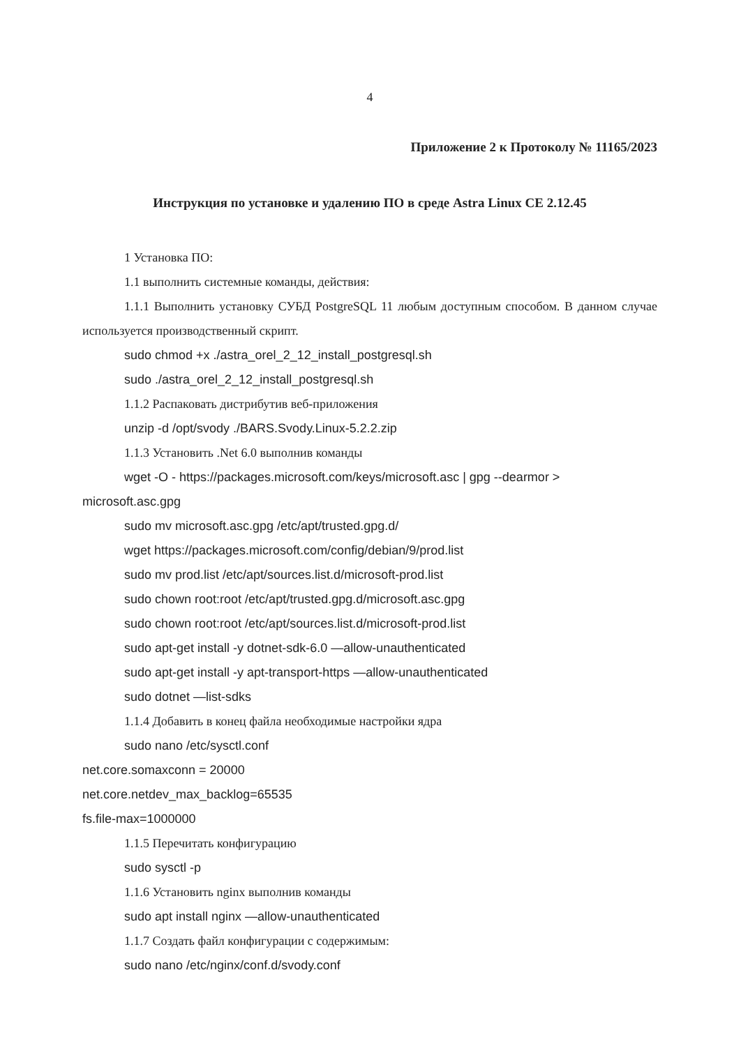4
Приложение 2 к Протоколу № 11165/2023
Инструкция по установке и удалению ПО в среде Astra Linux CE 2.12.45
1 Установка ПО:
1.1 выполнить системные команды, действия:
1.1.1 Выполнить установку СУБД PostgreSQL 11 любым доступным способом. В данном случае используется производственный скрипт.
sudo chmod +x ./astra_orel_2_12_install_postgresql.sh
sudo ./astra_orel_2_12_install_postgresql.sh
1.1.2 Распаковать дистрибутив веб-приложения
unzip -d /opt/svody ./BARS.Svody.Linux-5.2.2.zip
1.1.3 Установить .Net 6.0 выполнив команды
wget -O - https://packages.microsoft.com/keys/microsoft.asc | gpg --dearmor > microsoft.asc.gpg
sudo mv microsoft.asc.gpg /etc/apt/trusted.gpg.d/
wget https://packages.microsoft.com/config/debian/9/prod.list
sudo mv prod.list /etc/apt/sources.list.d/microsoft-prod.list
sudo chown root:root /etc/apt/trusted.gpg.d/microsoft.asc.gpg
sudo chown root:root /etc/apt/sources.list.d/microsoft-prod.list
sudo apt-get install -y dotnet-sdk-6.0 —allow-unauthenticated
sudo apt-get install -y apt-transport-https —allow-unauthenticated
sudo dotnet —list-sdks
1.1.4 Добавить в конец файла необходимые настройки ядра
sudo nano /etc/sysctl.conf
net.core.somaxconn = 20000
net.core.netdev_max_backlog=65535
fs.file-max=1000000
1.1.5 Перечитать конфигурацию
sudo sysctl -p
1.1.6 Установить nginx выполнив команды
sudo apt install nginx —allow-unauthenticated
1.1.7 Создать файл конфигурации с содержимым:
sudo nano /etc/nginx/conf.d/svody.conf